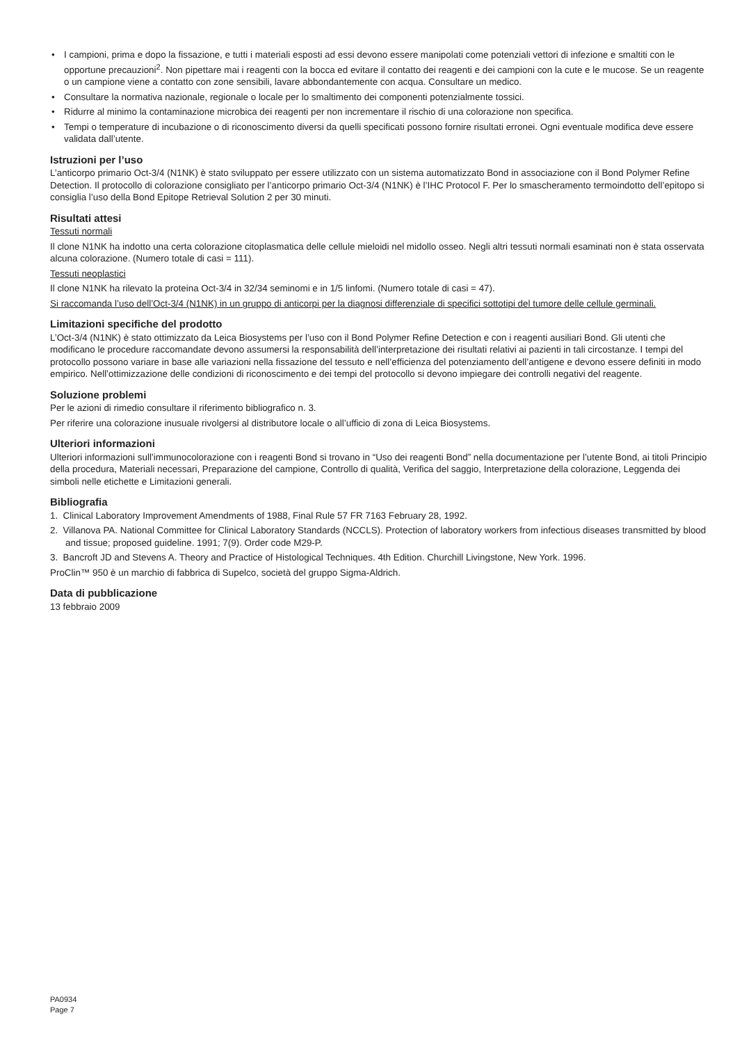• I campioni, prima e dopo la fissazione, e tutti i materiali esposti ad essi devono essere manipolati come potenziali vettori di infezione e smaltiti con le opportune precauzioni<sup>2</sup>. Non pipettare mai i reagenti con la bocca ed evitare il contatto dei reagenti e dei campioni con la cute e le mucose. Se un reagente o un campione viene a contatto con zone sensibili, lavare abbondantemente con acqua. Consultare un medico.
• Consultare la normativa nazionale, regionale o locale per lo smaltimento dei componenti potenzialmente tossici.
• Ridurre al minimo la contaminazione microbica dei reagenti per non incrementare il rischio di una colorazione non specifica.
• Tempi o temperature di incubazione o di riconoscimento diversi da quelli specificati possono fornire risultati erronei. Ogni eventuale modifica deve essere validata dall’utente.
Istruzioni per l’uso
L’anticorpo primario Oct-3/4 (N1NK) è stato sviluppato per essere utilizzato con un sistema automatizzato Bond in associazione con il Bond Polymer Refine Detection. Il protocollo di colorazione consigliato per l’anticorpo primario Oct-3/4 (N1NK) è l’IHC Protocol F. Per lo smascheramento termoindotto dell’epitopo si consiglia l’uso della Bond Epitope Retrieval Solution 2 per 30 minuti.
Risultati attesi
Tessuti normali
Il clone N1NK ha indotto una certa colorazione citoplasmatica delle cellule mieloidi nel midollo osseo. Negli altri tessuti normali esaminati non è stata osservata alcuna colorazione. (Numero totale di casi = 111).
Tessuti neoplastici
Il clone N1NK ha rilevato la proteina Oct-3/4 in 32/34 seminomi e in 1/5 linfomi. (Numero totale di casi = 47).
Si raccomanda l’uso dell’Oct-3/4 (N1NK) in un gruppo di anticorpi per la diagnosi differenziale di specifici sottotipi del tumore delle cellule germinali.
Limitazioni specifiche del prodotto
L’Oct-3/4 (N1NK) è stato ottimizzato da Leica Biosystems per l’uso con il Bond Polymer Refine Detection e con i reagenti ausiliari Bond. Gli utenti che modificano le procedure raccomandate devono assumersi la responsabilità dell’interpretazione dei risultati relativi ai pazienti in tali circostanze. I tempi del protocollo possono variare in base alle variazioni nella fissazione del tessuto e nell’efficienza del potenziamento dell’antigene e devono essere definiti in modo empirico. Nell’ottimizzazione delle condizioni di riconoscimento e dei tempi del protocollo si devono impiegare dei controlli negativi del reagente.
Soluzione problemi
Per le azioni di rimedio consultare il riferimento bibliografico n. 3.
Per riferire una colorazione inusuale rivolgersi al distributore locale o all’ufficio di zona di Leica Biosystems.
Ulteriori informazioni
Ulteriori informazioni sull’immunocolorazione con i reagenti Bond si trovano in “Uso dei reagenti Bond” nella documentazione per l’utente Bond, ai titoli Principio della procedura, Materiali necessari, Preparazione del campione, Controllo di qualità, Verifica del saggio, Interpretazione della colorazione, Leggenda dei simboli nelle etichette e Limitazioni generali.
Bibliografia
1. Clinical Laboratory Improvement Amendments of 1988, Final Rule 57 FR 7163 February 28, 1992.
2. Villanova PA. National Committee for Clinical Laboratory Standards (NCCLS). Protection of laboratory workers from infectious diseases transmitted by blood and tissue; proposed guideline. 1991; 7(9). Order code M29-P.
3. Bancroft JD and Stevens A. Theory and Practice of Histological Techniques. 4th Edition. Churchill Livingstone, New York. 1996.
ProClin™ 950 è un marchio di fabbrica di Supelco, società del gruppo Sigma-Aldrich.
Data di pubblicazione
13 febbraio 2009
PA0934
Page 7